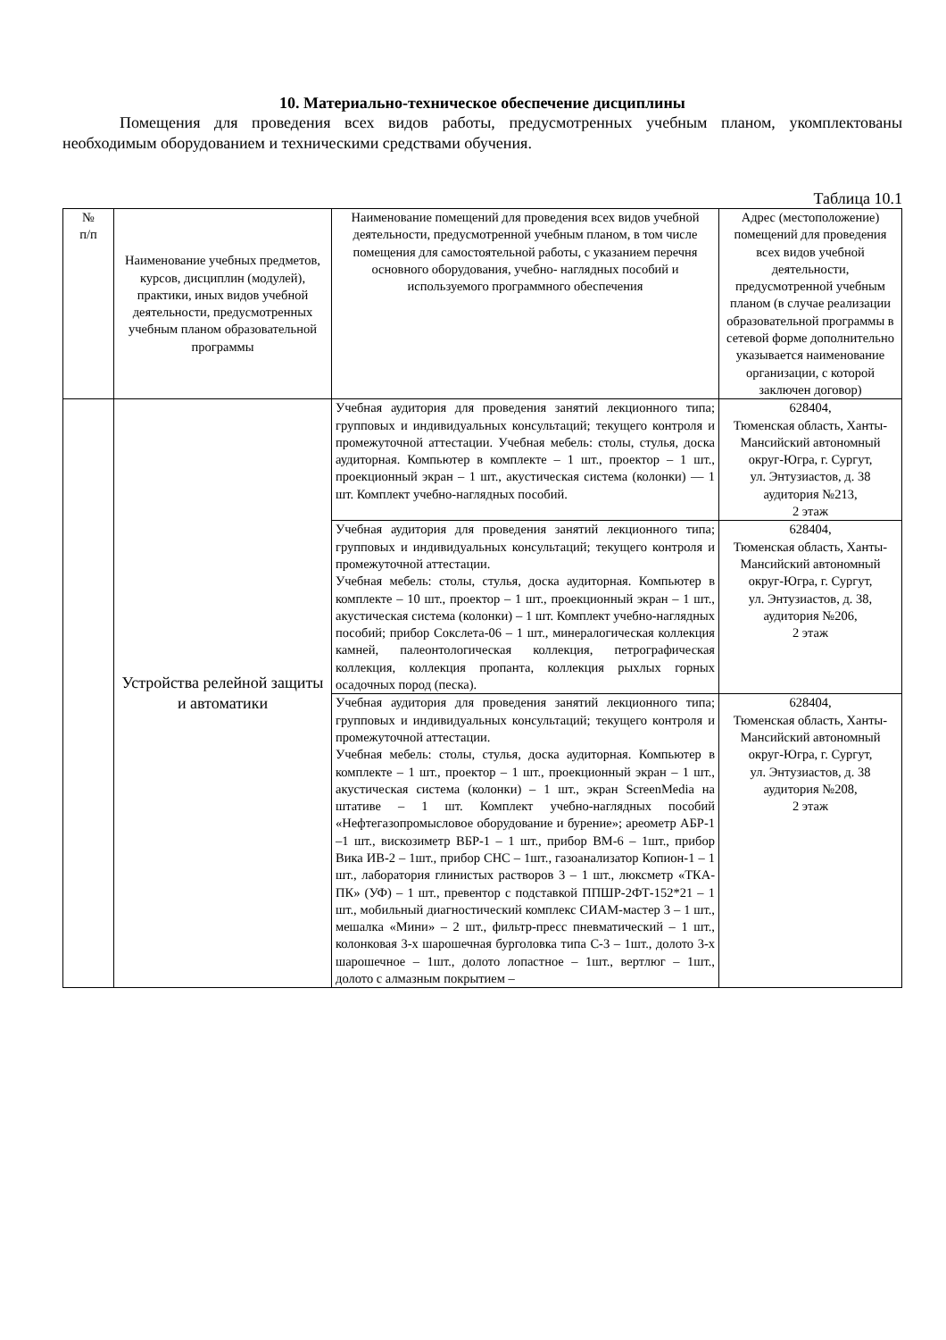10. Материально-техническое обеспечение дисциплины
Помещения для проведения всех видов работы, предусмотренных учебным планом, укомплектованы необходимым оборудованием и техническими средствами обучения.
Таблица 10.1
| № п/п | Наименование учебных предметов, курсов, дисциплин (модулей), практики, иных видов учебной деятельности, предусмотренных учебным планом образовательной программы | Наименование помещений для проведения всех видов учебной деятельности, предусмотренной учебным планом, в том числе помещения для самостоятельной работы, с указанием перечня основного оборудования, учебно- наглядных пособий и используемого программного обеспечения | Адрес (местоположение) помещений для проведения всех видов учебной деятельности, предусмотренной учебным планом (в случае реализации образовательной программы в сетевой форме дополнительно указывается наименование организации, с которой заключен договор) |
| | Устройства релейной защиты и автоматики | Учебная аудитория для проведения занятий лекционного типа; групповых и индивидуальных консультаций; текущего контроля и промежуточной аттестации. Учебная мебель: столы, стулья, доска аудиторная. Компьютер в комплекте – 1 шт., проектор – 1 шт., проекционный экран – 1 шт., акустическая система (колонки) — 1 шт. Комплект учебно-наглядных пособий. | 628404, Тюменская область, Ханты-Мансийский автономный округ-Югра, г. Сургут, ул. Энтузиастов, д. 38 аудитория №213, 2 этаж |
| | | Учебная аудитория для проведения занятий лекционного типа; групповых и индивидуальных консультаций; текущего контроля и промежуточной аттестации. Учебная мебель: столы, стулья, доска аудиторная. Компьютер в комплекте – 10 шт., проектор – 1 шт., проекционный экран – 1 шт., акустическая система (колонки) – 1 шт. Комплект учебно-наглядных пособий; прибор Сокслета-06 – 1 шт., минералогическая коллекция камней, палеонтологическая коллекция, петрографическая коллекция, коллекция пропанта, коллекция рыхлых горных осадочных пород (песка). | 628404, Тюменская область, Ханты-Мансийский автономный округ-Югра, г. Сургут, ул. Энтузиастов, д. 38, аудитория №206, 2 этаж |
| | | Учебная аудитория для проведения занятий лекционного типа; групповых и индивидуальных консультаций; текущего контроля и промежуточной аттестации. Учебная мебель: столы, стулья, доска аудиторная. Компьютер в комплекте – 1 шт., проектор – 1 шт., проекционный экран – 1 шт., акустическая система (колонки) – 1 шт., экран ScreenMedia на штативе – 1 шт. Комплект учебно-наглядных пособий «Нефтегазопромысловое оборудование и бурение»; ареометр АБР-1 –1 шт., вискозиметр ВБР-1 – 1 шт., прибор ВМ-6 – 1шт., прибор Вика ИВ-2 – 1шт., прибор СНС – 1шт., газоанализатор Копион-1 – 1 шт., лаборатория глинистых растворов 3 – 1 шт., люксметр «ТКА-ПК» (УФ) – 1 шт., превентор с подставкой ППШР-2ФТ-152*21 – 1 шт., мобильный диагностический комплекс СИАМ-мастер 3 – 1 шт., мешалка «Мини» – 2 шт., фильтр-пресс пневматический – 1 шт., колонковая 3-х шарошечная бурголовка типа С-3 – 1шт., долото 3-х шарошечное – 1шт., долото лопастное – 1шт., вертлюг – 1шт., долото с алмазным покрытием – | 628404, Тюменская область, Ханты-Мансийский автономный округ-Югра, г. Сургут, ул. Энтузиастов, д. 38 аудитория №208, 2 этаж |